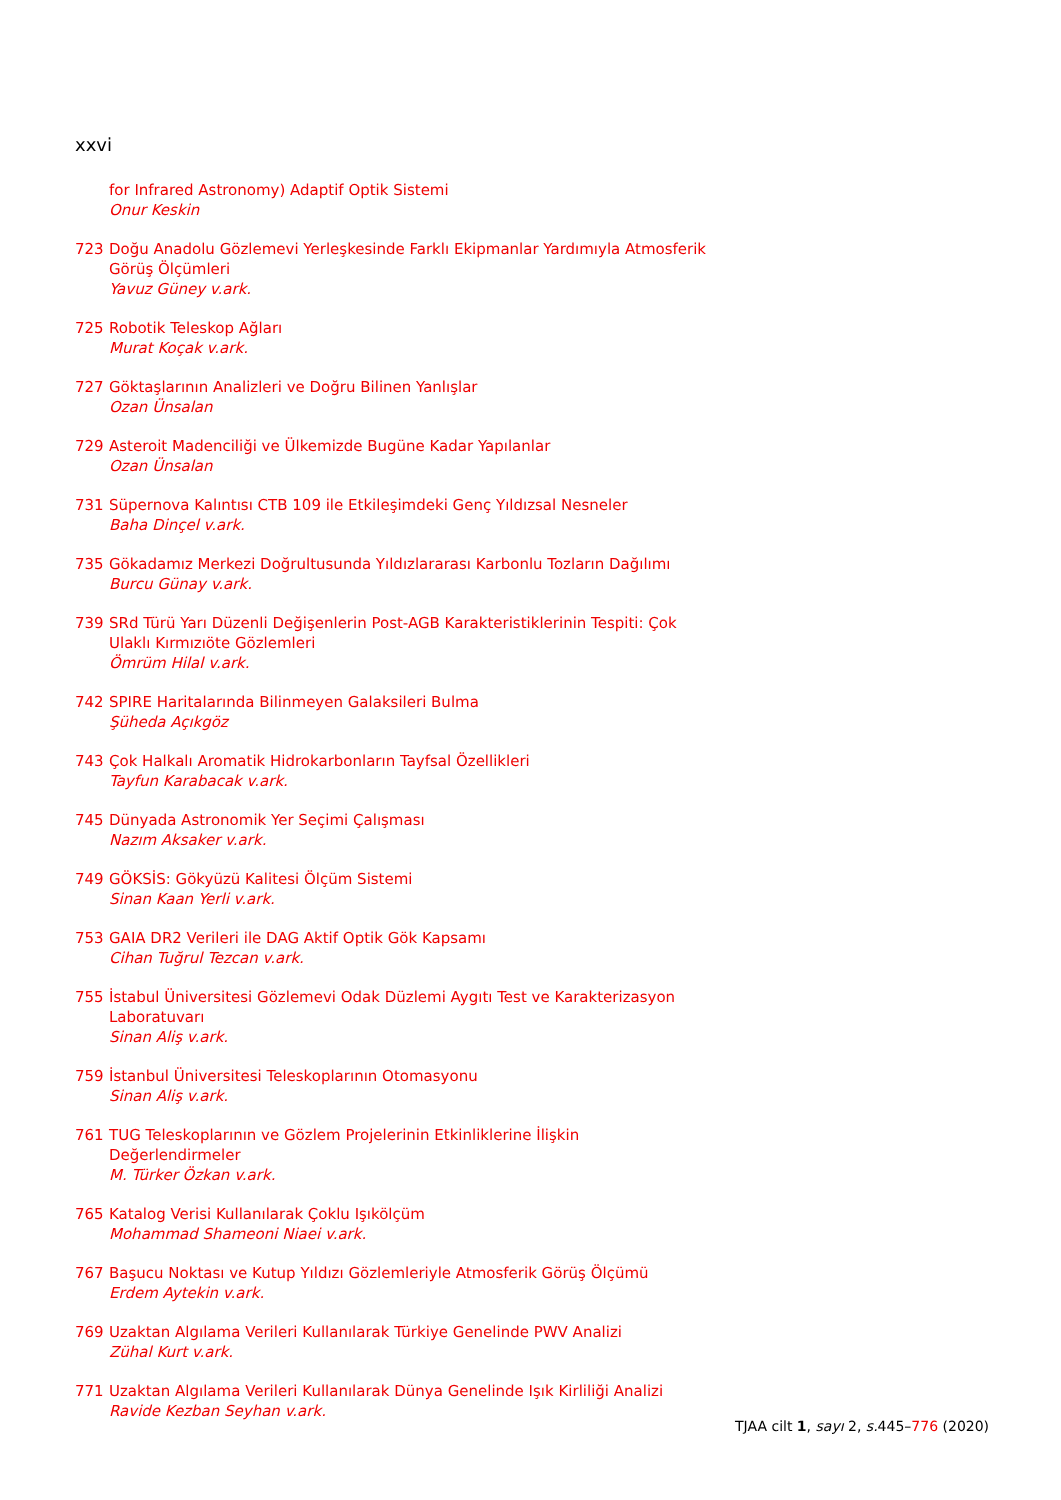xxvi
for Infrared Astronomy) Adaptif Optik Sistemi
Onur Keskin
723 Doğu Anadolu Gözlemevi Yerleşkesinde Farklı Ekipmanlar Yardımıyla Atmosferik Görüş Ölçümleri
Yavuz Güney v.ark.
725 Robotik Teleskop Ağları
Murat Koçak v.ark.
727 Göktaşlarının Analizleri ve Doğru Bilinen Yanlışlar
Ozan Ünsalan
729 Asteroit Madenciliği ve Ülkemizde Bugüne Kadar Yapılanlar
Ozan Ünsalan
731 Süpernova Kalıntısı CTB 109 ile Etkileşimdeki Genç Yıldızsal Nesneler
Baha Dinçel v.ark.
735 Gökadamız Merkezi Doğrultusunda Yıldızlararası Karbonlu Tozların Dağılımı
Burcu Günay v.ark.
739 SRd Türü Yarı Düzenli Değişenlerin Post-AGB Karakteristiklerinin Tespiti: Çok Ulaklı Kırmızıöte Gözlemleri
Ömrüm Hilal v.ark.
742 SPIRE Haritalarında Bilinmeyen Galaksileri Bulma
Şüheda Açıkgöz
743 Çok Halkalı Aromatik Hidrokarbonların Tayfsal Özellikleri
Tayfun Karabacak v.ark.
745 Dünyada Astronomik Yer Seçimi Çalışması
Nazım Aksaker v.ark.
749 GÖKSİS: Gökyüzü Kalitesi Ölçüm Sistemi
Sinan Kaan Yerli v.ark.
753 GAIA DR2 Verileri ile DAG Aktif Optik Gök Kapsamı
Cihan Tuğrul Tezcan v.ark.
755 İstabul Üniversitesi Gözlemevi Odak Düzlemi Aygıtı Test ve Karakterizasyon Laboratuvarı
Sinan Aliş v.ark.
759 İstanbul Üniversitesi Teleskoplarının Otomasyonu
Sinan Aliş v.ark.
761 TUG Teleskoplarının ve Gözlem Projelerinin Etkinliklerine İlişkin Değerlendirmeler
M. Türker Özkan v.ark.
765 Katalog Verisi Kullanılarak Çoklu Işıkölçüm
Mohammad Shameoni Niaei v.ark.
767 Başucu Noktası ve Kutup Yıldızı Gözlemleriyle Atmosferik Görüş Ölçümü
Erdem Aytekin v.ark.
769 Uzaktan Algılama Verileri Kullanılarak Türkiye Genelinde PWV Analizi
Zühal Kurt v.ark.
771 Uzaktan Algılama Verileri Kullanılarak Dünya Genelinde Işık Kirliliği Analizi
Ravide Kezban Seyhan v.ark.
TJAA cilt 1, sayı 2, s. 445–776 (2020)